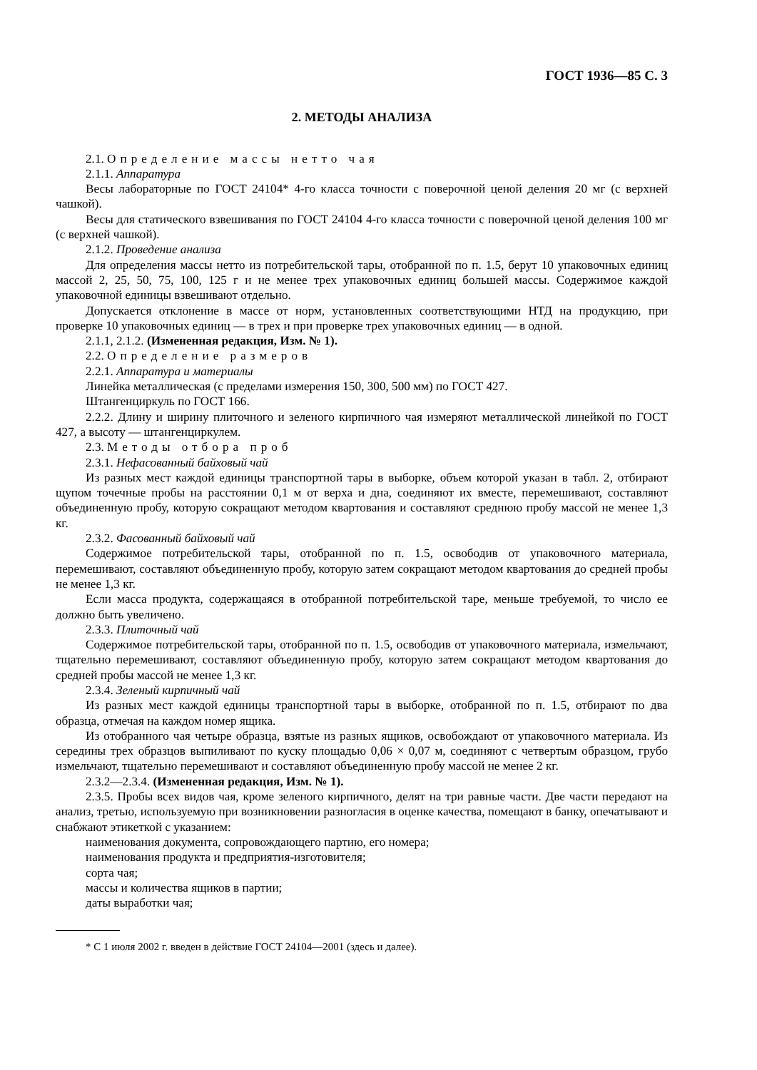ГОСТ 1936—85 С. 3
2. МЕТОДЫ АНАЛИЗА
2.1. Определение массы нетто чая
2.1.1. Аппаратура
Весы лабораторные по ГОСТ 24104* 4-го класса точности с поверочной ценой деления 20 мг (с верхней чашкой).
Весы для статического взвешивания по ГОСТ 24104 4-го класса точности с поверочной ценой деления 100 мг (с верхней чашкой).
2.1.2. Проведение анализа
Для определения массы нетто из потребительской тары, отобранной по п. 1.5, берут 10 упаковочных единиц массой 2, 25, 50, 75, 100, 125 г и не менее трех упаковочных единиц большей массы. Содержимое каждой упаковочной единицы взвешивают отдельно.
Допускается отклонение в массе от норм, установленных соответствующими НТД на продукцию, при проверке 10 упаковочных единиц — в трех и при проверке трех упаковочных единиц — в одной.
2.1.1, 2.1.2. (Измененная редакция, Изм. № 1).
2.2. Определение размеров
2.2.1. Аппаратура и материалы
Линейка металлическая (с пределами измерения 150, 300, 500 мм) по ГОСТ 427.
Штангенциркуль по ГОСТ 166.
2.2.2. Длину и ширину плиточного и зеленого кирпичного чая измеряют металлической линейкой по ГОСТ 427, а высоту — штангенциркулем.
2.3. Методы отбора проб
2.3.1. Нефасованный байховый чай
Из разных мест каждой единицы транспортной тары в выборке, объем которой указан в табл. 2, отбирают щупом точечные пробы на расстоянии 0,1 м от верха и дна, соединяют их вместе, перемешивают, составляют объединенную пробу, которую сокращают методом квартования и составляют среднюю пробу массой не менее 1,3 кг.
2.3.2. Фасованный байховый чай
Содержимое потребительской тары, отобранной по п. 1.5, освободив от упаковочного материала, перемешивают, составляют объединенную пробу, которую затем сокращают методом квартования до средней пробы не менее 1,3 кг.
Если масса продукта, содержащаяся в отобранной потребительской таре, меньше требуемой, то число ее должно быть увеличено.
2.3.3. Плиточный чай
Содержимое потребительской тары, отобранной по п. 1.5, освободив от упаковочного материала, измельчают, тщательно перемешивают, составляют объединенную пробу, которую затем сокращают методом квартования до средней пробы массой не менее 1,3 кг.
2.3.4. Зеленый кирпичный чай
Из разных мест каждой единицы транспортной тары в выборке, отобранной по п. 1.5, отбирают по два образца, отмечая на каждом номер ящика.
Из отобранного чая четыре образца, взятые из разных ящиков, освобождают от упаковочного материала. Из середины трех образцов выпиливают по куску площадью 0,06 × 0,07 м, соединяют с четвертым образцом, грубо измельчают, тщательно перемешивают и составляют объединенную пробу массой не менее 2 кг.
2.3.2—2.3.4. (Измененная редакция, Изм. № 1).
2.3.5. Пробы всех видов чая, кроме зеленого кирпичного, делят на три равные части. Две части передают на анализ, третью, используемую при возникновении разногласия в оценке качества, помещают в банку, опечатывают и снабжают этикеткой с указанием:
наименования документа, сопровождающего партию, его номера;
наименования продукта и предприятия-изготовителя;
сорта чая;
массы и количества ящиков в партии;
даты выработки чая;
* С 1 июля 2002 г. введен в действие ГОСТ 24104—2001 (здесь и далее).